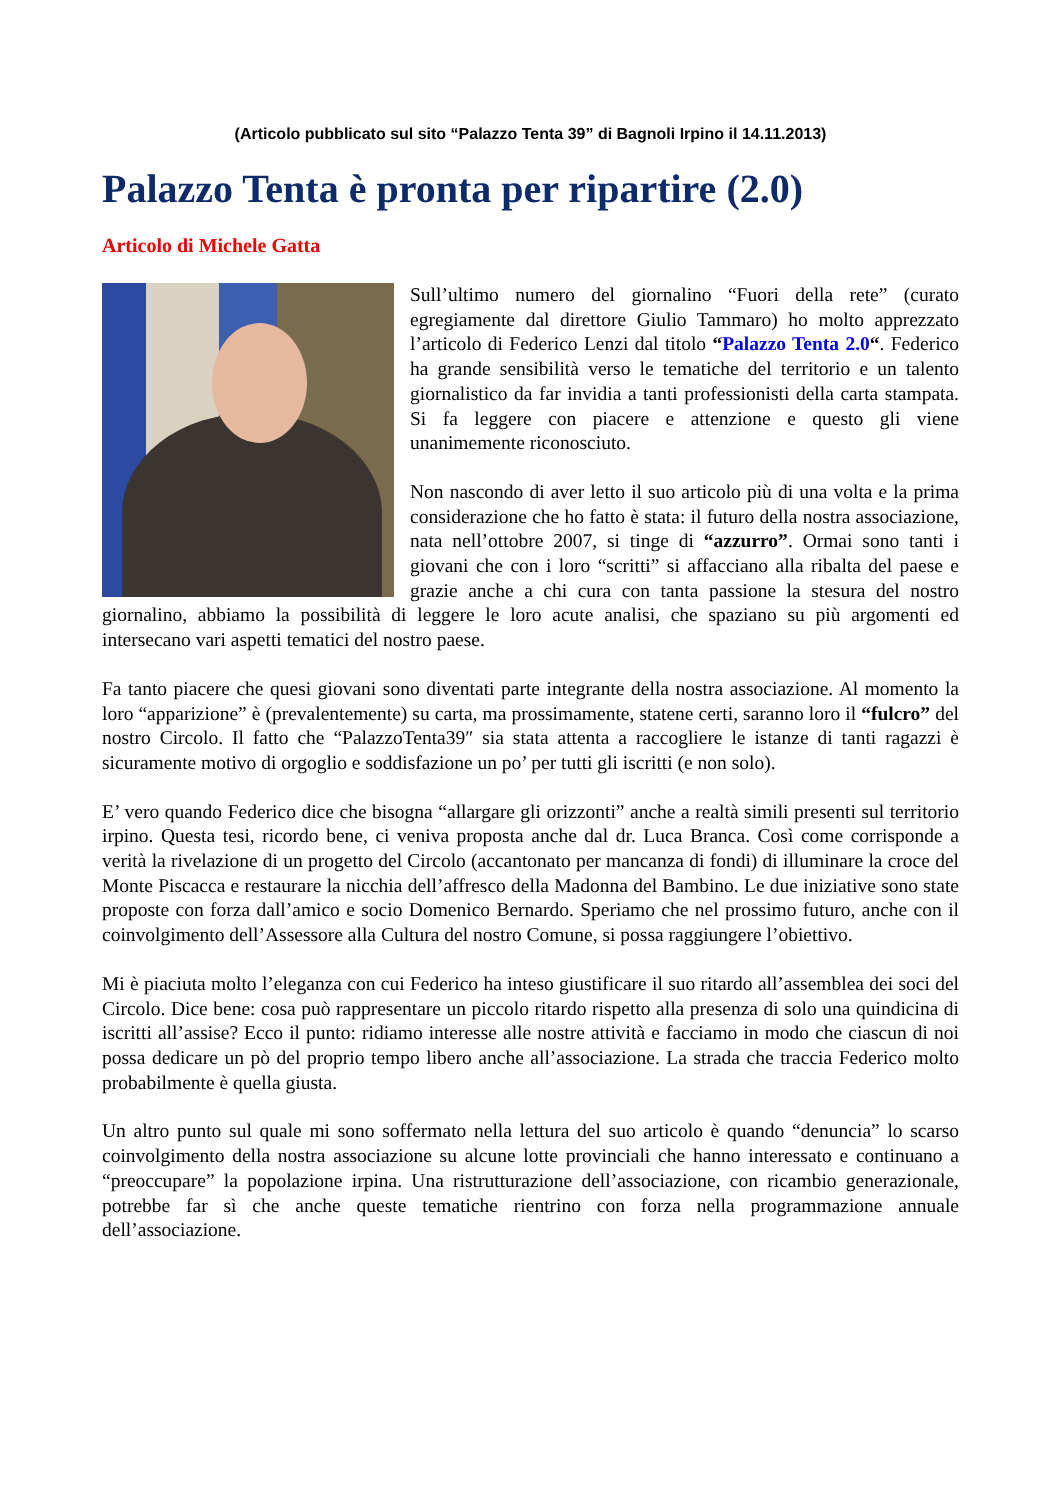(Articolo pubblicato sul sito “Palazzo Tenta 39” di Bagnoli Irpino il 14.11.2013)
Palazzo Tenta è pronta per ripartire (2.0)
Articolo di Michele Gatta
Sull’ultimo numero del giornalino “Fuori della rete” (curato egregiamente dal direttore Giulio Tammaro) ho molto apprezzato l’articolo di Federico Lenzi dal titolo “Palazzo Tenta 2.0“. Federico ha grande sensibilità verso le tematiche del territorio e un talento giornalistico da far invidia a tanti professionisti della carta stampata. Si fa leggere con piacere e attenzione e questo gli viene unanimemente riconosciuto.
Non nascondo di aver letto il suo articolo più di una volta e la prima considerazione che ho fatto è stata: il futuro della nostra associazione, nata nell’ottobre 2007, si tinge di “azzurro”. Ormai sono tanti i giovani che con i loro “scritti” si affacciano alla ribalta del paese e grazie anche a chi cura con tanta passione la stesura del nostro giornalino, abbiamo la possibilità di leggere le loro acute analisi, che spaziano su più argomenti ed intersecano vari aspetti tematici del nostro paese.
Fa tanto piacere che quesi giovani sono diventati parte integrante della nostra associazione. Al momento la loro “apparizione” è (prevalentemente) su carta, ma prossimamente, statene certi, saranno loro il “fulcro” del nostro Circolo. Il fatto che “PalazzoTenta39″ sia stata attenta a raccogliere le istanze di tanti ragazzi è sicuramente motivo di orgoglio e soddisfazione un po’ per tutti gli iscritti (e non solo).
E’ vero quando Federico dice che bisogna “allargare gli orizzonti” anche a realtà simili presenti sul territorio irpino. Questa tesi, ricordo bene, ci veniva proposta anche dal dr. Luca Branca. Così come corrisponde a verità la rivelazione di un progetto del Circolo (accantonato per mancanza di fondi) di illuminare la croce del Monte Piscacca e restaurare la nicchia dell’affresco della Madonna del Bambino. Le due iniziative sono state proposte con forza dall’amico e socio Domenico Bernardo. Speriamo che nel prossimo futuro, anche con il coinvolgimento dell’Assessore alla Cultura del nostro Comune, si possa raggiungere l’obiettivo.
Mi è piaciuta molto l’eleganza con cui Federico ha inteso giustificare il suo ritardo all’assemblea dei soci del Circolo. Dice bene: cosa può rappresentare un piccolo ritardo rispetto alla presenza di solo una quindicina di iscritti all’assise? Ecco il punto: ridiamo interesse alle nostre attività e facciamo in modo che ciascun di noi possa dedicare un pò del proprio tempo libero anche all’associazione. La strada che traccia Federico molto probabilmente è quella giusta.
Un altro punto sul quale mi sono soffermato nella lettura del suo articolo è quando “denuncia” lo scarso coinvolgimento della nostra associazione su alcune lotte provinciali che hanno interessato e continuano a “preoccupare” la popolazione irpina. Una ristrutturazione dell’associazione, con ricambio generazionale, potrebbe far sì che anche queste tematiche rientrino con forza nella programmazione annuale dell’associazione.